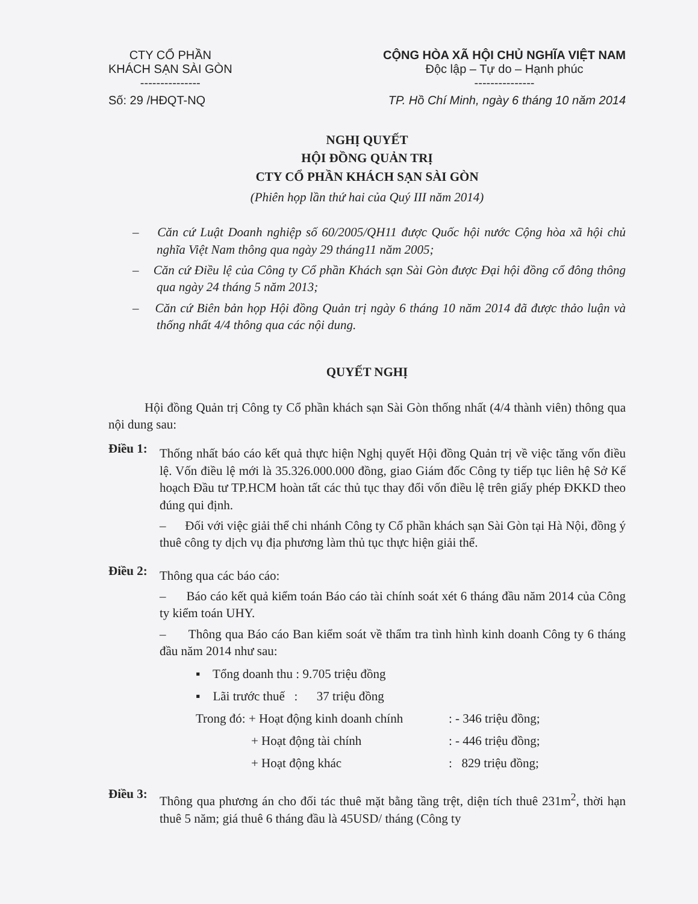CTY CỔ PHẦN
KHÁCH SẠN SÀI GÒN
---------------
CỘNG HÒA XÃ HỘI CHỦ NGHĨA VIỆT NAM
Độc lập – Tự do – Hạnh phúc
---------------
Số: 29 /HĐQT-NQ TP. Hồ Chí Minh, ngày 6 tháng 10 năm 2014
NGHỊ QUYẾT
HỘI ĐỒNG QUẢN TRỊ
CTY CỔ PHẦN KHÁCH SẠN SÀI GÒN
(Phiên họp lần thứ hai của Quý III năm 2014)
– Căn cứ Luật Doanh nghiệp số 60/2005/QH11 được Quốc hội nước Cộng hòa xã hội chủ nghĩa Việt Nam thông qua ngày 29 tháng11 năm 2005;
– Căn cứ Điều lệ của Công ty Cổ phần Khách sạn Sài Gòn được Đại hội đồng cổ đông thông qua ngày 24 tháng 5 năm 2013;
– Căn cứ Biên bản họp Hội đồng Quản trị ngày 6 tháng 10 năm 2014 đã được thảo luận và thống nhất 4/4 thông qua các nội dung.
QUYẾT NGHỊ
Hội đồng Quản trị Công ty Cổ phần khách sạn Sài Gòn thống nhất (4/4 thành viên) thông qua nội dung sau:
Điều 1:
Thống nhất báo cáo kết quả thực hiện Nghị quyết Hội đồng Quản trị về việc tăng vốn điều lệ. Vốn điều lệ mới là 35.326.000.000 đồng, giao Giám đốc Công ty tiếp tục liên hệ Sở Kế hoạch Đầu tư TP.HCM hoàn tất các thủ tục thay đổi vốn điều lệ trên giấy phép ĐKKD theo đúng qui định.
– Đối với việc giải thể chi nhánh Công ty Cổ phần khách sạn Sài Gòn tại Hà Nội, đồng ý thuê công ty dịch vụ địa phương làm thủ tục thực hiện giải thể.
Điều 2:
Thông qua các báo cáo:
– Báo cáo kết quả kiểm toán Báo cáo tài chính soát xét 6 tháng đầu năm 2014 của Công ty kiểm toán UHY.
– Thông qua Báo cáo Ban kiểm soát về thẩm tra tình hình kinh doanh Công ty 6 tháng đầu năm 2014 như sau:
▪ Tổng doanh thu : 9.705 triệu đồng
▪ Lãi trước thuế : 37 triệu đồng
Trong đó: + Hoạt động kinh doanh chính: - 346 triệu đồng;
+ Hoạt động tài chính: - 446 triệu đồng;
+ Hoạt động khác: 829 triệu đồng;
Điều 3:
Thông qua phương án cho đối tác thuê mặt bằng tầng trệt, diện tích thuê 231m<sup>2</sup>, thời hạn thuê 5 năm; giá thuê 6 tháng đầu là 45USD/ tháng (Công ty